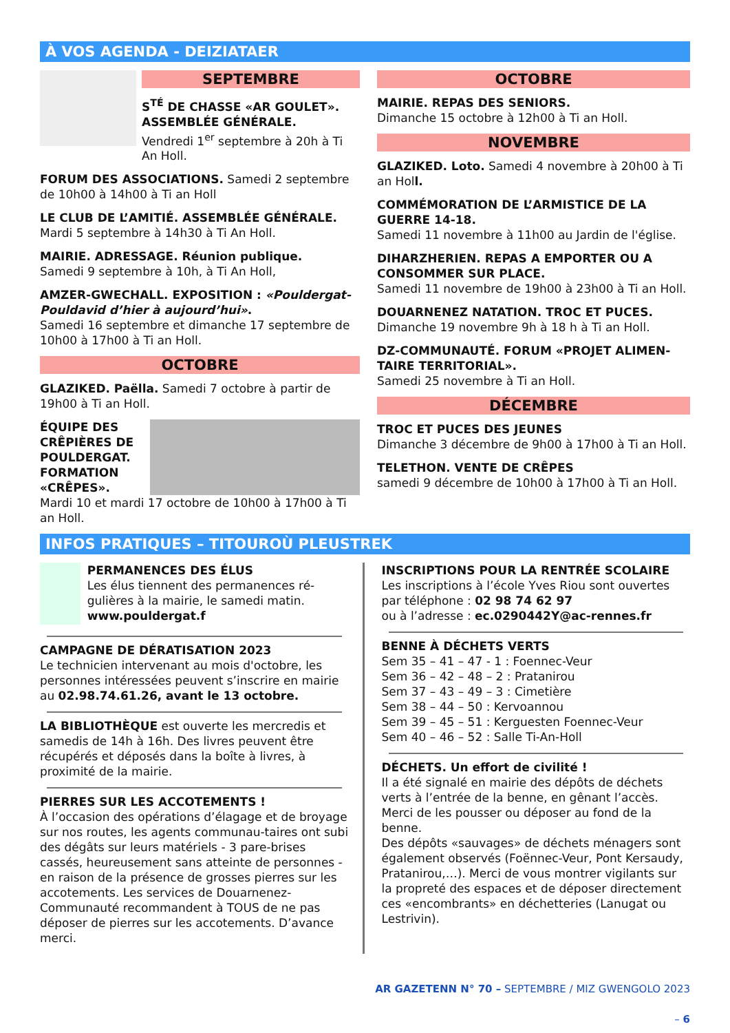À VOS AGENDA - DEIZIATAER
SEPTEMBRE
S<sup>TÉ</sup> DE CHASSE «AR GOULET». ASSEMBLÉE GÉNÉRALE.
Vendredi 1<sup>er</sup> septembre à 20h à Ti An Holl.
FORUM DES ASSOCIATIONS. Samedi 2 septembre de 10h00 à 14h00 à Ti an Holl
LE CLUB DE L’AMITIÉ. ASSEMBLÉE GÉNÉRALE.
Mardi 5 septembre à 14h30 à Ti An Holl.
MAIRIE. ADRESSAGE. Réunion publique.
Samedi 9 septembre à 10h, à Ti An Holl,
AMZER-GWECHALL. EXPOSITION : «Pouldergat-Pouldavid d’hier à aujourd’hui».
Samedi 16 septembre et dimanche 17 septembre de 10h00 à 17h00 à Ti an Holl.
OCTOBRE
GLAZIKED. Paëlla. Samedi 7 octobre à partir de 19h00 à Ti an Holl.
ÉQUIPE DES CRÊPIÈRES DE POULDERGAT. FORMATION «CRÊPES».
Mardi 10 et mardi 17 octobre de 10h00 à 17h00 à Ti an Holl.
OCTOBRE
MAIRIE. REPAS DES SENIORS.
Dimanche 15 octobre à 12h00 à Ti an Holl.
NOVEMBRE
GLAZIKED. Loto. Samedi 4 novembre à 20h00 à Ti an Holl.
COMMÉMORATION DE L’ARMISTICE DE LA GUERRE 14-18.
Samedi 11 novembre à 11h00 au Jardin de l'église.
DIHARZHERIEN. REPAS A EMPORTER OU A CONSOMMER SUR PLACE.
Samedi 11 novembre de 19h00 à 23h00 à Ti an Holl.
DOUARNENEZ NATATION. TROC ET PUCES.
Dimanche 19 novembre 9h à 18 h à Ti an Holl.
DZ-COMMUNAUTÉ. FORUM «PROJET ALIMEN-TAIRE TERRITORIAL».
Samedi 25 novembre à Ti an Holl.
DÉCEMBRE
TROC ET PUCES DES JEUNES
Dimanche 3 décembre de 9h00 à 17h00 à Ti an Holl.
TELETHON. VENTE DE CRÊPES
samedi 9 décembre de 10h00 à 17h00 à Ti an Holl.
INFOS PRATIQUES – TITOUROÙ PLEUSTREK
PERMANENCES DES ÉLUS
Les élus tiennent des permanences ré-gulières à la mairie, le samedi matin.
www.pouldergat.f
CAMPAGNE DE DÉRATISATION 2023
Le technicien intervenant au mois d'octobre, les personnes intéressées peuvent s’inscrire en mairie au 02.98.74.61.26, avant le 13 octobre.
LA BIBLIOTHÈQUE est ouverte les mercredis et samedis de 14h à 16h. Des livres peuvent être récupérés et déposés dans la boîte à livres, à proximité de la mairie.
PIERRES SUR LES ACCOTEMENTS !
À l’occasion des opérations d’élagage et de broyage sur nos routes, les agents communau-taires ont subi des dégâts sur leurs matériels - 3 pare-brises cassés, heureusement sans atteinte de personnes - en raison de la présence de grosses pierres sur les accotements. Les services de Douarnenez-Communauté recommandent à TOUS de ne pas déposer de pierres sur les accotements. D’avance merci.
INSCRIPTIONS POUR LA RENTRÉE SCOLAIRE
Les inscriptions à l’école Yves Riou sont ouvertes par téléphone : 02 98 74 62 97
ou à l’adresse : ec.0290442Y@ac-rennes.fr
BENNE À DÉCHETS VERTS
Sem 35 – 41 – 47 - 1 : Foennec-Veur
Sem 36 – 42 – 48 – 2 : Pratanirou
Sem 37 – 43 – 49 – 3 : Cimetière
Sem 38 – 44 – 50 : Kervoannou
Sem 39 – 45 – 51 : Kerguesten Foennec-Veur
Sem 40 – 46 – 52 : Salle Ti-An-Holl
DÉCHETS. Un effort de civilité !
Il a été signalé en mairie des dépôts de déchets verts à l’entrée de la benne, en gênant l’accès. Merci de les pousser ou déposer au fond de la benne.
Des dépôts «sauvages» de déchets ménagers sont également observés (Foënnec-Veur, Pont Kersaudy, Pratanirou,…). Merci de vous montrer vigilants sur la propreté des espaces et de déposer directement ces «encombrants» en déchetteries (Lanugat ou Lestrivin).
AR GAZETENN N° 70 – SEPTEMBRE / MIZ GWENGOLO 2023
– 6